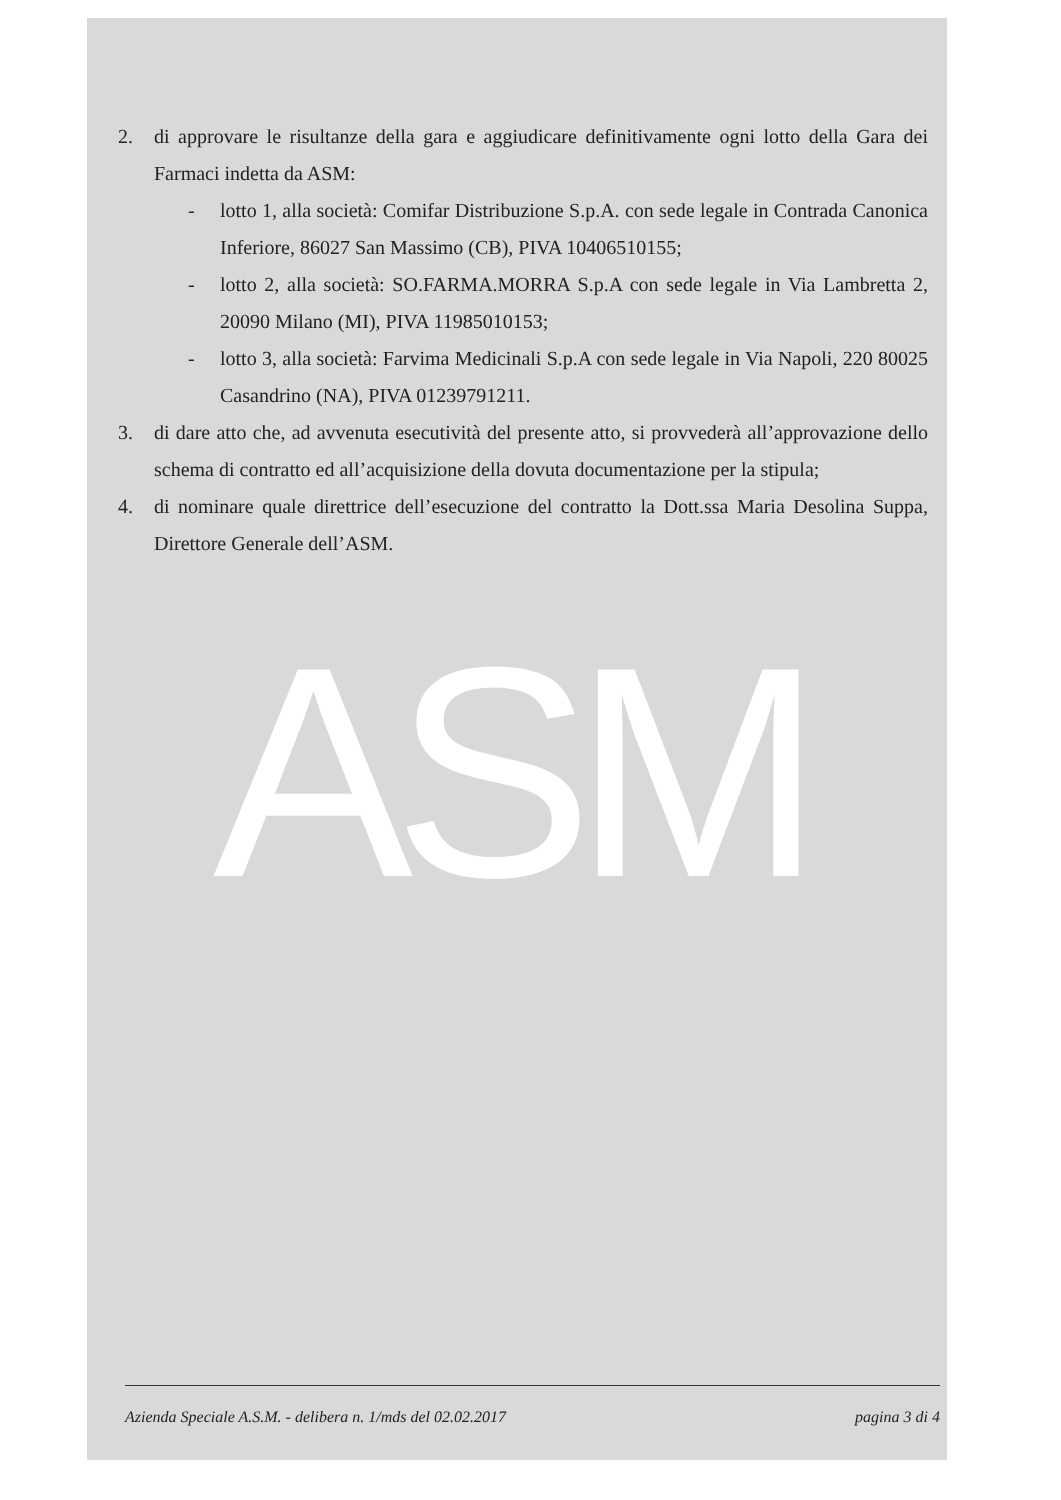2. di approvare le risultanze della gara e aggiudicare definitivamente ogni lotto della Gara dei Farmaci indetta da ASM:
- lotto 1, alla società: Comifar Distribuzione S.p.A. con sede legale in Contrada Canonica Inferiore, 86027 San Massimo (CB), PIVA 10406510155;
- lotto 2, alla società: SO.FARMA.MORRA S.p.A con sede legale in Via Lambretta 2, 20090 Milano (MI), PIVA 11985010153;
- lotto 3, alla società: Farvima Medicinali S.p.A con sede legale in Via Napoli, 220 80025 Casandrino (NA), PIVA 01239791211.
3. di dare atto che, ad avvenuta esecutività del presente atto, si provvederà all’approvazione dello schema di contratto ed all’acquisizione della dovuta documentazione per la stipula;
4. di nominare quale direttrice dell’esecuzione del contratto la Dott.ssa Maria Desolina Suppa, Direttore Generale dell’ASM.
ASM
Azienda Speciale A.S.M. - delibera n. 1/mds del 02.02.2017 pagina 3 di 4